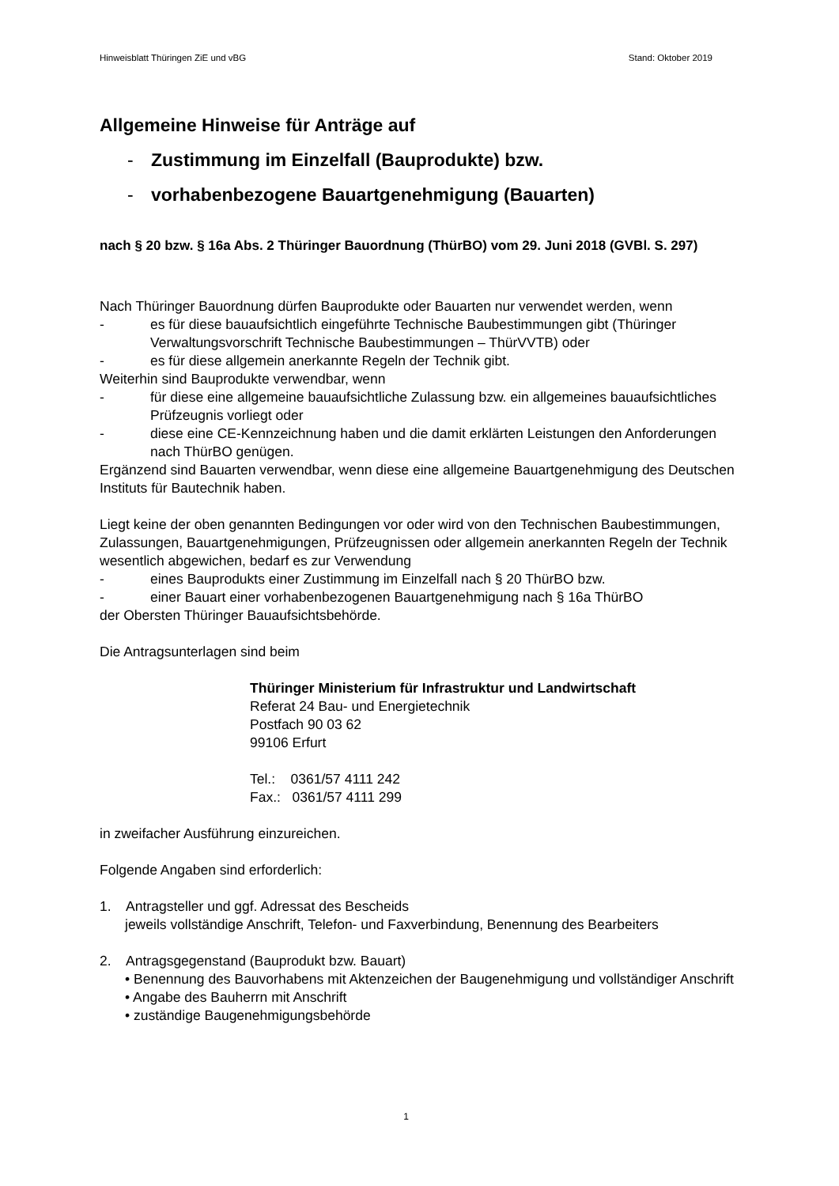Hinweisblatt Thüringen ZiE und vBG Stand: Oktober 2019
Allgemeine Hinweise für Anträge auf
- Zustimmung im Einzelfall (Bauprodukte) bzw.
- vorhabenbezogene Bauartgenehmigung (Bauarten)
nach § 20 bzw. § 16a Abs. 2 Thüringer Bauordnung (ThürBO) vom 29. Juni 2018 (GVBl. S. 297)
Nach Thüringer Bauordnung dürfen Bauprodukte oder Bauarten nur verwendet werden, wenn
- es für diese bauaufsichtlich eingeführte Technische Baubestimmungen gibt (Thüringer Verwaltungsvorschrift Technische Baubestimmungen – ThürVVTB) oder
- es für diese allgemein anerkannte Regeln der Technik gibt.
Weiterhin sind Bauprodukte verwendbar, wenn
- für diese eine allgemeine bauaufsichtliche Zulassung bzw. ein allgemeines bauaufsichtliches Prüfzeugnis vorliegt oder
- diese eine CE-Kennzeichnung haben und die damit erklärten Leistungen den Anforderungen nach ThürBO genügen.
Ergänzend sind Bauarten verwendbar, wenn diese eine allgemeine Bauartgenehmigung des Deutschen Instituts für Bautechnik haben.
Liegt keine der oben genannten Bedingungen vor oder wird von den Technischen Baubestimmungen, Zulassungen, Bauartgenehmigungen, Prüfzeugnissen oder allgemein anerkannten Regeln der Technik wesentlich abgewichen, bedarf es zur Verwendung
- eines Bauprodukts einer Zustimmung im Einzelfall nach § 20 ThürBO bzw.
- einer Bauart einer vorhabenbezogenen Bauartgenehmigung nach § 16a ThürBO
der Obersten Thüringer Bauaufsichtsbehörde.
Die Antragsunterlagen sind beim
Thüringer Ministerium für Infrastruktur und Landwirtschaft
Referat 24 Bau- und Energietechnik
Postfach 90 03 62
99106 Erfurt
Tel.: 0361/57 4111 242
Fax.: 0361/57 4111 299
in zweifacher Ausführung einzureichen.
Folgende Angaben sind erforderlich:
1. Antragsteller und ggf. Adressat des Bescheids
jeweils vollständige Anschrift, Telefon- und Faxverbindung, Benennung des Bearbeiters
2. Antragsgegenstand (Bauprodukt bzw. Bauart)
• Benennung des Bauvorhabens mit Aktenzeichen der Baugenehmigung und vollständiger Anschrift
• Angabe des Bauherrn mit Anschrift
• zuständige Baugenehmigungsbehörde
1